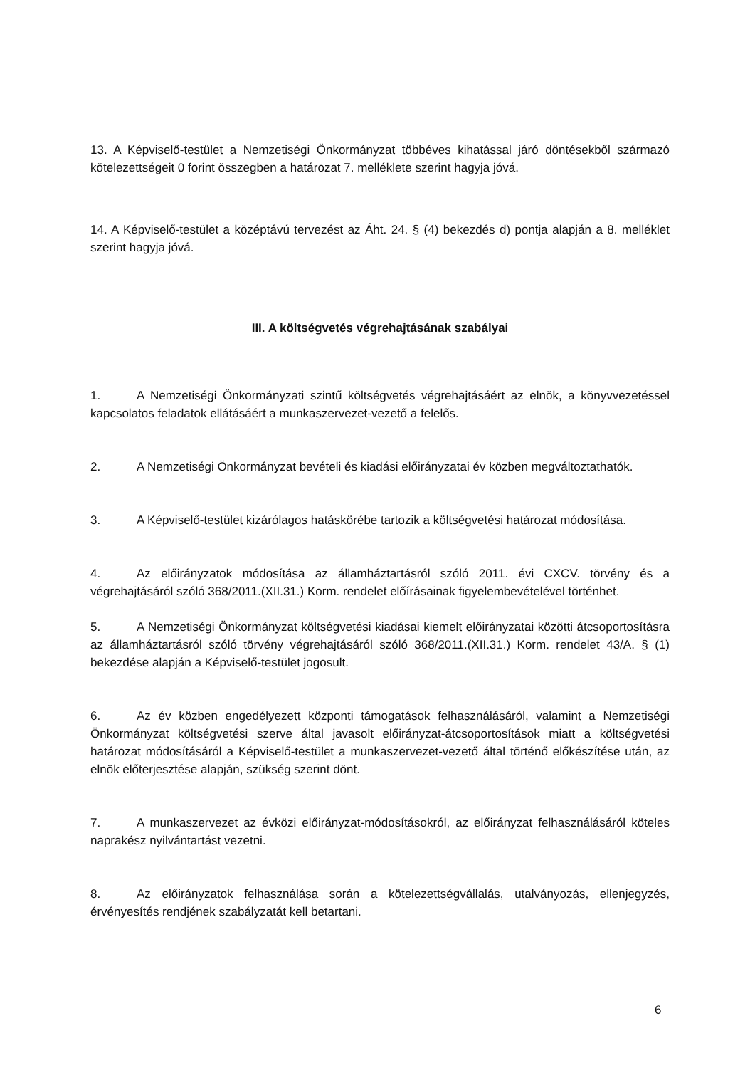13. A Képviselő-testület a Nemzetiségi Önkormányzat többéves kihatással járó döntésekből származó kötelezettségeit 0 forint összegben a határozat 7. melléklete szerint hagyja jóvá.
14. A Képviselő-testület a középtávú tervezést az Áht. 24. § (4) bekezdés d) pontja alapján a 8. melléklet szerint hagyja jóvá.
III. A költségvetés végrehajtásának szabályai
1. A Nemzetiségi Önkormányzati szintű költségvetés végrehajtásáért az elnök, a könyvvezetéssel kapcsolatos feladatok ellátásáért a munkaszervezet-vezető a felelős.
2. A Nemzetiségi Önkormányzat bevételi és kiadási előirányzatai év közben megváltoztathatók.
3. A Képviselő-testület kizárólagos hatáskörébe tartozik a költségvetési határozat módosítása.
4. Az előirányzatok módosítása az államháztartásról szóló 2011. évi CXCV. törvény és a végrehajtásáról szóló 368/2011.(XII.31.) Korm. rendelet előírásainak figyelembevételével történhet.
5. A Nemzetiségi Önkormányzat költségvetési kiadásai kiemelt előirányzatai közötti átcsoportosításra az államháztartásról szóló törvény végrehajtásáról szóló 368/2011.(XII.31.) Korm. rendelet 43/A. § (1) bekezdése alapján a Képviselő-testület jogosult.
6. Az év közben engedélyezett központi támogatások felhasználásáról, valamint a Nemzetiségi Önkormányzat költségvetési szerve által javasolt előirányzat-átcsoportosítások miatt a költségvetési határozat módosításáról a Képviselő-testület a munkaszervezet-vezető által történő előkészítése után, az elnök előterjesztése alapján, szükség szerint dönt.
7. A munkaszervezet az évközi előirányzat-módosításokról, az előirányzat felhasználásáról köteles naprakész nyilvántartást vezetni.
8. Az előirányzatok felhasználása során a kötelezettségvállalás, utalványozás, ellenjegyzés, érvényesítés rendjének szabályzatát kell betartani.
6